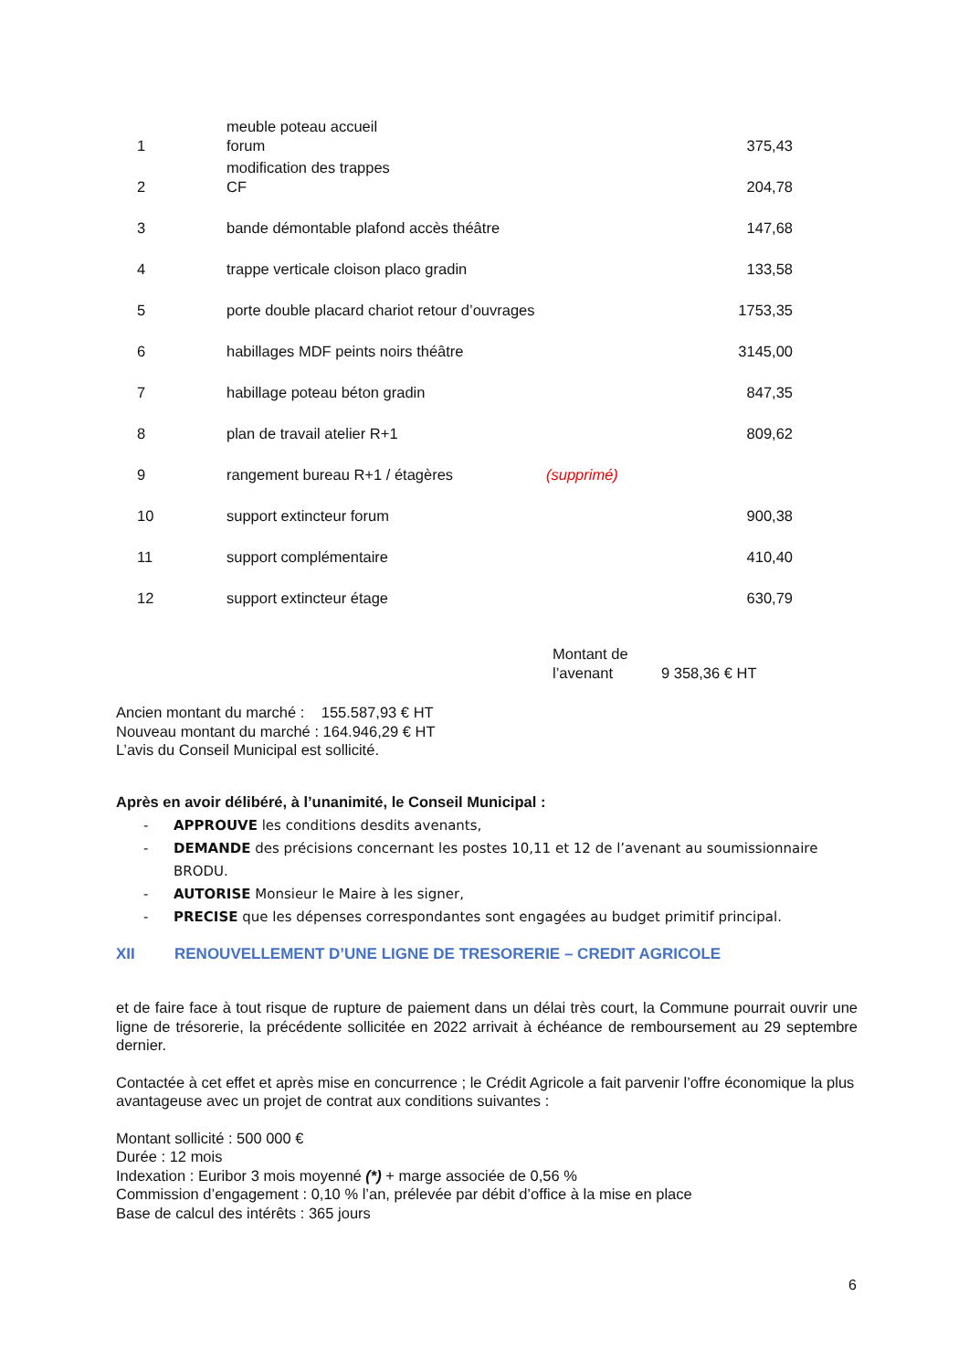| 1 | meuble poteau accueil forum | | 375,43 |
| 2 | modification des trappes CF | | 204,78 |
| 3 | bande démontable plafond accès théâtre | | 147,68 |
| 4 | trappe verticale cloison placo gradin | | 133,58 |
| 5 | porte double placard chariot retour d’ouvrages | | 1753,35 |
| 6 | habillages MDF peints noirs théâtre | | 3145,00 |
| 7 | habillage poteau béton gradin | | 847,35 |
| 8 | plan de travail atelier R+1 | | 809,62 |
| 9 | rangement bureau R+1 / étagères | (supprimé) | |
| 10 | support extincteur forum | | 900,38 |
| 11 | support complémentaire | | 410,40 |
| 12 | support extincteur étage | | 630,79 |
Montant de
l’avenant
9 358,36 € HT
Ancien montant du marché : 155.587,93 € HT
Nouveau montant du marché : 164.946,29 € HT
L’avis du Conseil Municipal est sollicité.
Après en avoir délibéré, à l’unanimité, le Conseil Municipal :
- APPROUVE les conditions desdits avenants,
- DEMANDE des précisions concernant les postes 10,11 et 12 de l’avenant au soumissionnaire BRODU.
- AUTORISE Monsieur le Maire à les signer,
- PRECISE que les dépenses correspondantes sont engagées au budget primitif principal.
XII RENOUVELLEMENT D’UNE LIGNE DE TRESORERIE – CREDIT AGRICOLE
et de faire face à tout risque de rupture de paiement dans un délai très court, la Commune pourrait ouvrir une ligne de trésorerie, la précédente sollicitée en 2022 arrivait à échéance de remboursement au 29 septembre dernier.
Contactée à cet effet et après mise en concurrence ; le Crédit Agricole a fait parvenir l’offre économique la plus avantageuse avec un projet de contrat aux conditions suivantes :
Montant sollicité : 500 000 €
Durée : 12 mois
Indexation : Euribor 3 mois moyenné (*) + marge associée de 0,56 %
Commission d’engagement : 0,10 % l’an, prélevée par débit d’office à la mise en place
Base de calcul des intérêts : 365 jours
6